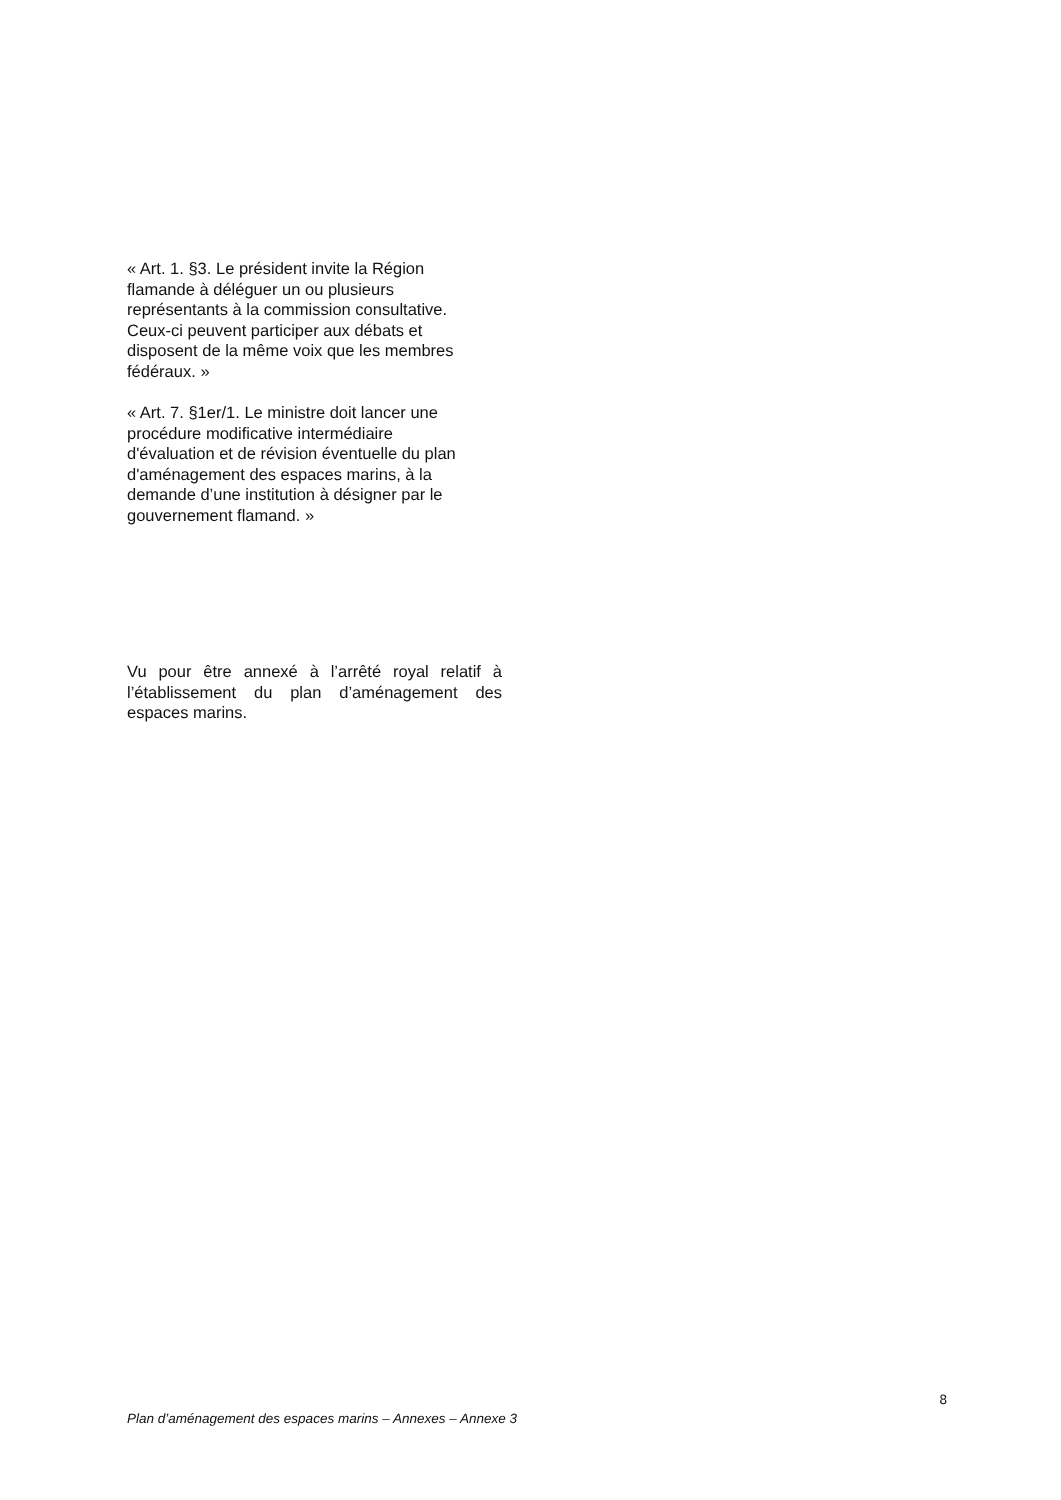« Art. 1. §3. Le président invite la Région
flamande à déléguer un ou plusieurs
représentants à la commission consultative.
Ceux-ci peuvent participer aux débats et
disposent de la même voix que les membres
fédéraux. »
« Art. 7. §1er/1. Le ministre doit lancer une
procédure modificative intermédiaire
d'évaluation et de révision éventuelle du plan
d'aménagement des espaces marins, à la
demande d’une institution à désigner par le
gouvernement flamand. »
Vu pour être annexé à l’arrêté royal relatif à l’établissement du plan d’aménagement des espaces marins.
8
Plan d’aménagement des espaces marins – Annexes – Annexe 3